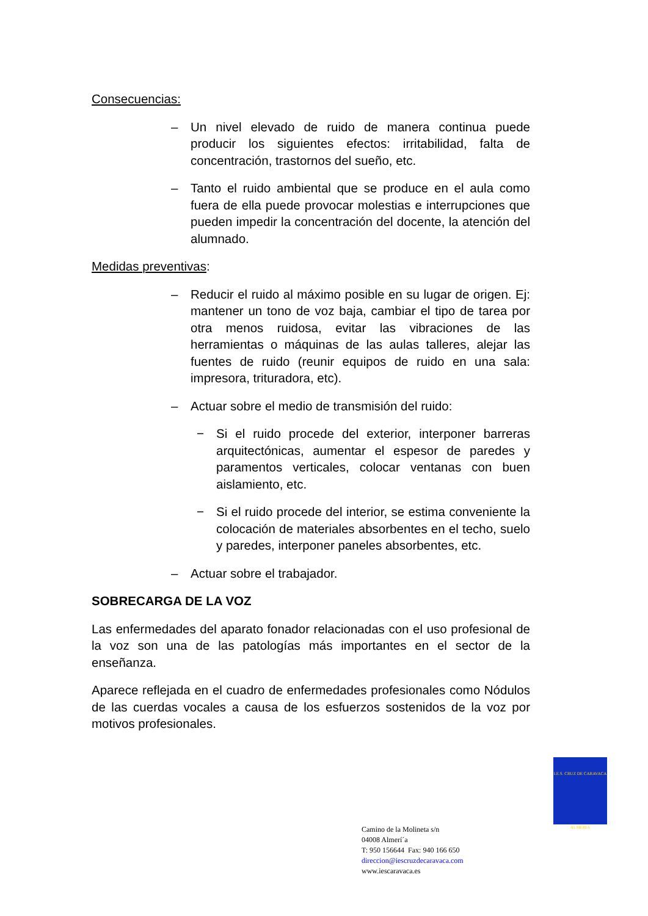Consecuencias:
– Un nivel elevado de ruido de manera continua puede producir los siguientes efectos: irritabilidad, falta de concentración, trastornos del sueño, etc.
– Tanto el ruido ambiental que se produce en el aula como fuera de ella puede provocar molestias e interrupciones que pueden impedir la concentración del docente, la atención del alumnado.
Medidas preventivas:
– Reducir el ruido al máximo posible en su lugar de origen. Ej: mantener un tono de voz baja, cambiar el tipo de tarea por otra menos ruidosa, evitar las vibraciones de las herramientas o máquinas de las aulas talleres, alejar las fuentes de ruido (reunir equipos de ruido en una sala: impresora, trituradora, etc).
– Actuar sobre el medio de transmisión del ruido:
− Si el ruido procede del exterior, interponer barreras arquitectónicas, aumentar el espesor de paredes y paramentos verticales, colocar ventanas con buen aislamiento, etc.
− Si el ruido procede del interior, se estima conveniente la colocación de materiales absorbentes en el techo, suelo y paredes, interponer paneles absorbentes, etc.
– Actuar sobre el trabajador.
SOBRECARGA DE LA VOZ
Las enfermedades del aparato fonador relacionadas con el uso profesional de la voz son una de las patologías más importantes en el sector de la enseñanza.
Aparece reflejada en el cuadro de enfermedades profesionales como Nódulos de las cuerdas vocales a causa de los esfuerzos sostenidos de la voz por motivos profesionales.
I.E.S. CRUZ DE CARAVACA
ALMERIA
Camino de la Molineta s/n
04008 Almerí´a
T: 950 156644 Fax: 940 166 650
direccion@iescruzdecaravaca.com
www.iescaravaca.es